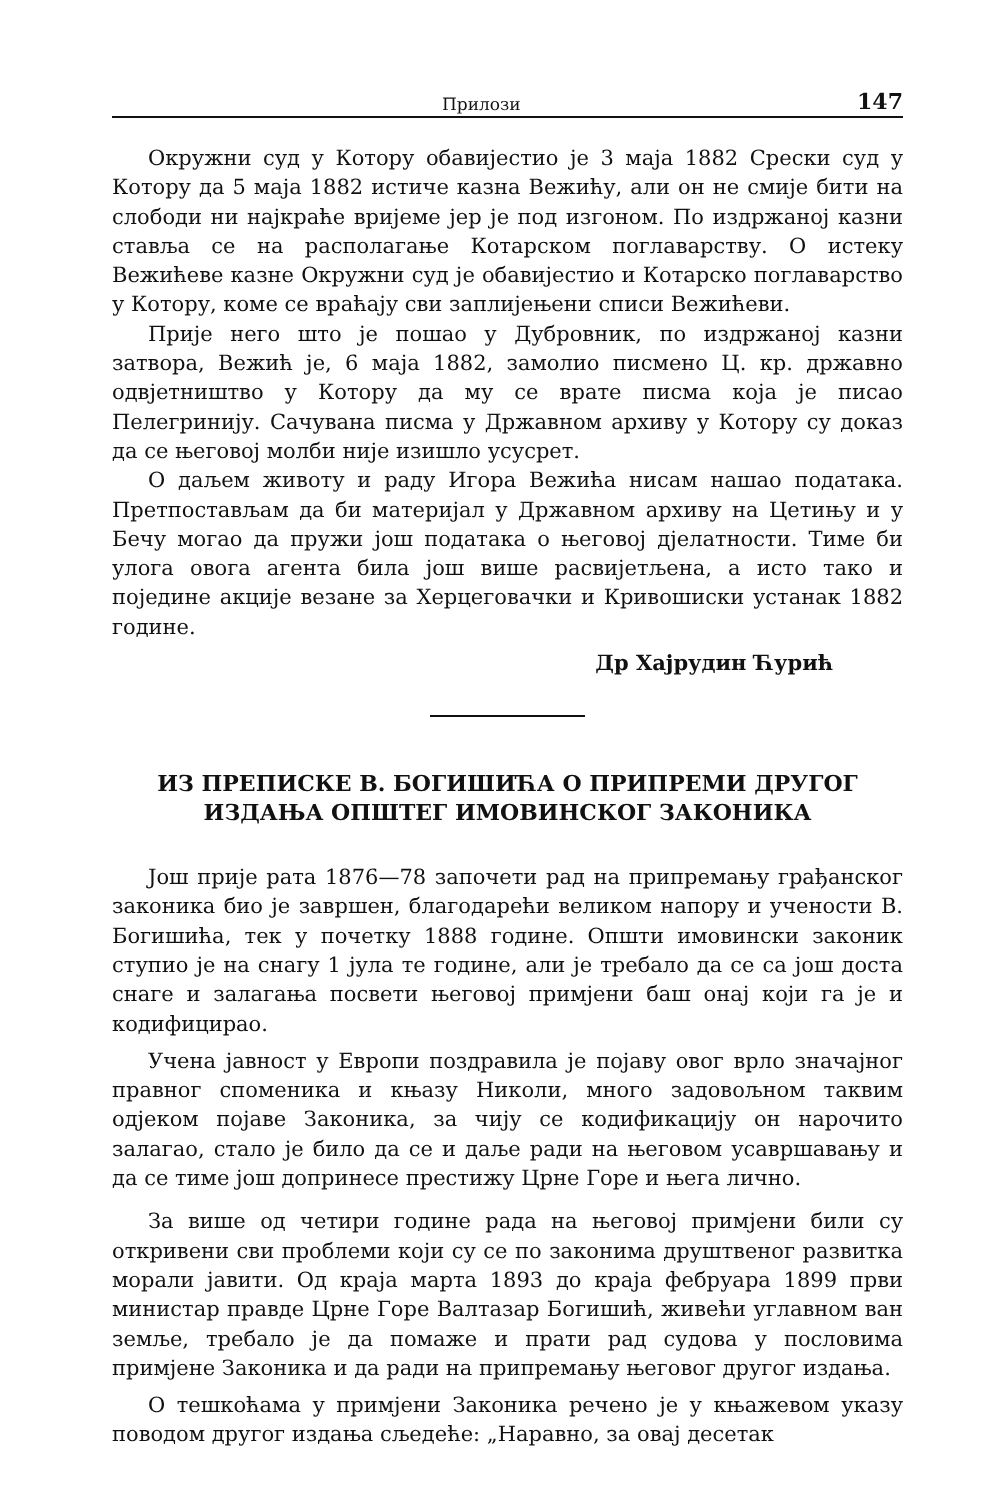Прилози 147
Окружни суд у Котору обавијестио је 3 маја 1882 Срески суд у Котору да 5 маја 1882 истиче казна Вежићу, али он не смије бити на слободи ни најкраће вријеме јер је под изгоном. По издржаној казни ставља се на располагање Котарском поглаварству. О истеку Вежићеве казне Окружни суд је обавијестио и Котарско поглаварство у Котору, коме се враћају сви заплијењени списи Вежићеви.
Прије него што је пошао у Дубровник, по издржаној казни затвора, Вежић је, 6 маја 1882, замолио писмено Ц. кр. државно одвјетништво у Котору да му се врате писма која је писао Пелегринију. Сачувана писма у Државном архиву у Котору су доказ да се његовој молби није изишло усусрет.
О даљем животу и раду Игора Вежића нисам нашао података. Претпостављам да би материјал у Државном архиву на Цетињу и у Бечу могао да пружи још података о његовој дјелатности. Тиме би улога овога агента била још више расвијетљена, а исто тако и поједине акције везане за Херцеговачки и Кривошиски устанак 1882 године.
Др Хајрудин Ћурић
ИЗ ПРЕПИСКЕ В. БОГИШИЋА О ПРИПРЕМИ ДРУГОГ
ИЗДАЊА ОПШТЕГ ИМОВИНСКОГ ЗАКОНИКА
Још прије рата 1876—78 започети рад на припремању грађанског законика био је завршен, благодарећи великом напору и учености В. Богишића, тек у почетку 1888 године. Општи имовински законик ступио је на снагу 1 јула те године, али је требало да се са још доста снаге и залагања посвети његовој примјени баш онај који га је и кодифицирао.
Учена јавност у Европи поздравила је појаву овог врло значајног правног споменика и књазу Николи, много задовољном таквим одјеком појаве Законика, за чију се кодификацију он нарочито залагао, стало је било да се и даље ради на његовом усавршавању и да се тиме још допринесе престижу Црне Горе и њега лично.
За више од четири године рада на његовој примјени били су откривени сви проблеми који су се по законима друштвеног развитка морали јавити. Од краја марта 1893 до краја фебруара 1899 први министар правде Црне Горе Валтазар Богишић, живећи углавном ван земље, требало је да помаже и прати рад судова у пословима примјене Законика и да ради на припремању његовог другог издања.
О тешкоћама у примјени Законика речено је у књажевом указу поводом другог издања сљедеће: „Наравно, за овај десетак